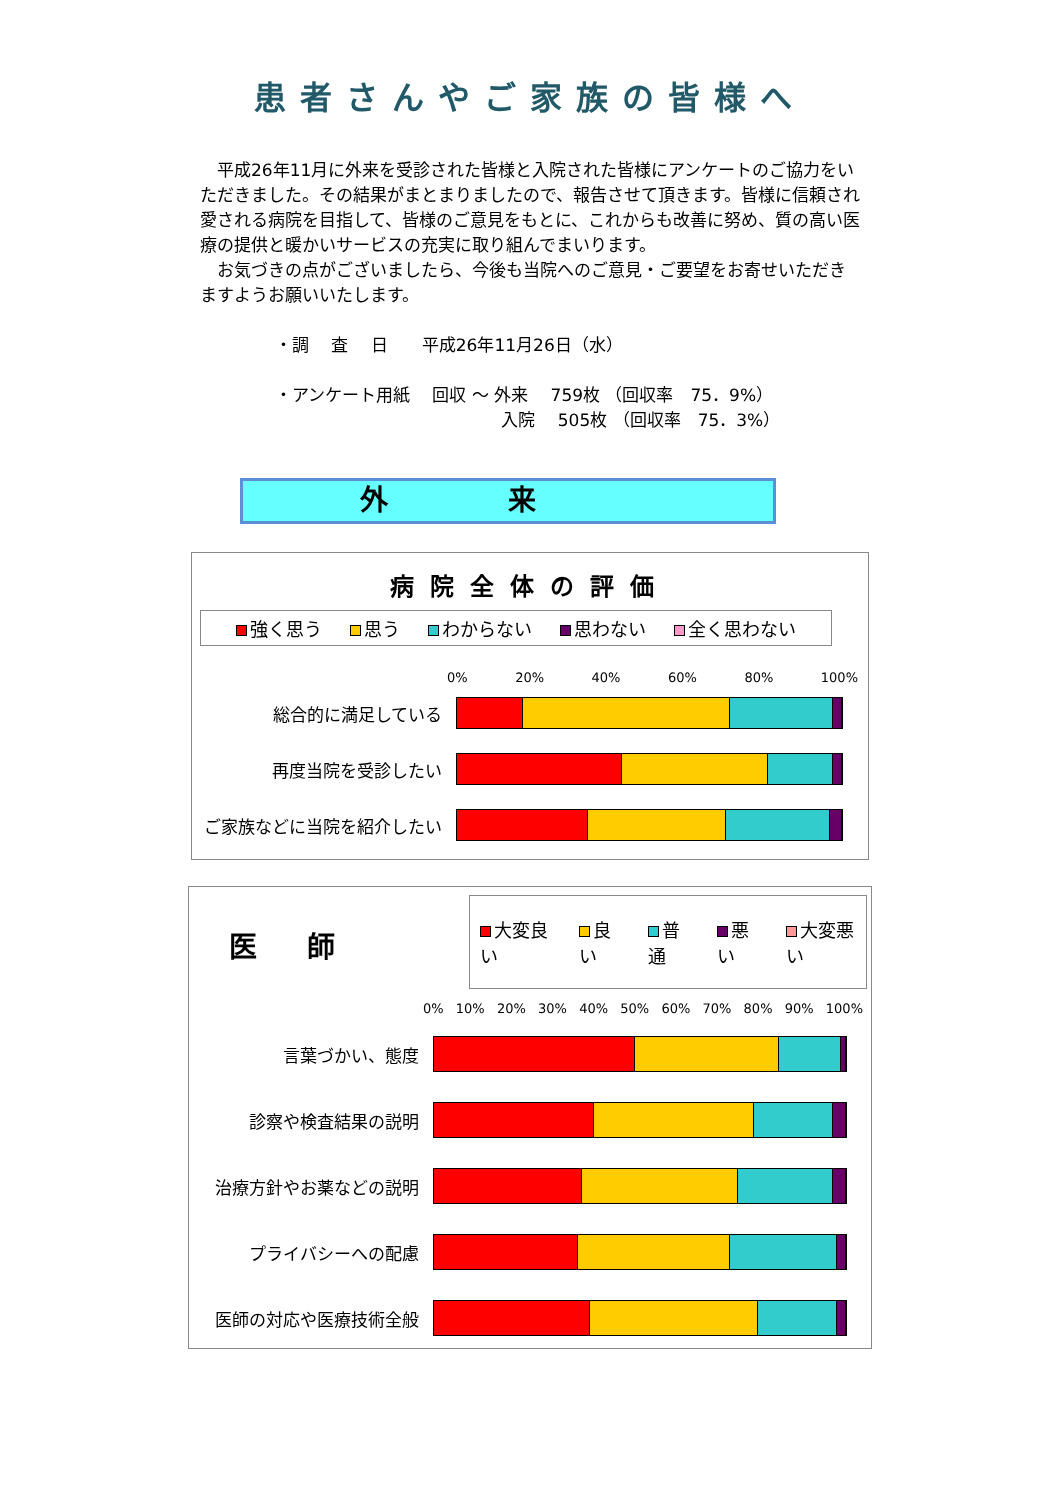患者さんやご家族の皆様へ
　平成26年11月に外来を受診された皆様と入院された皆様にアンケートのご協力をいただきました。その結果がまとまりましたので、報告させて頂きます。皆様に信頼され愛される病院を目指して、皆様のご意見をもとに、これからも改善に努め、質の高い医療の提供と暖かいサービスの充実に取り組んでまいります。
　お気づきの点がございましたら、今後も当院へのご意見・ご要望をお寄せいただきますようお願いいたします。
・調　 査　 日　　平成26年11月26日（水） ・アンケート用紙　 回収 ～ 外来　 759枚 （回収率　75．9%） 　　　　　　　　　　　　　 入院　 505枚 （回収率　75．3%）
外来
病院全体の評価
強く思う 思う わからない 思わない 全く思わない
0% 20% 40% 60% 80% 100%
総合的に満足している
再度当院を受診したい
ご家族などに当院を紹介したい
医師
大変良い 良い 普通 悪い 大変悪い
0% 10% 20% 30% 40% 50% 60% 70% 80% 90% 100%
言葉づかい、態度
診察や検査結果の説明
治療方針やお薬などの説明
プライバシーへの配慮
医師の対応や医療技術全般